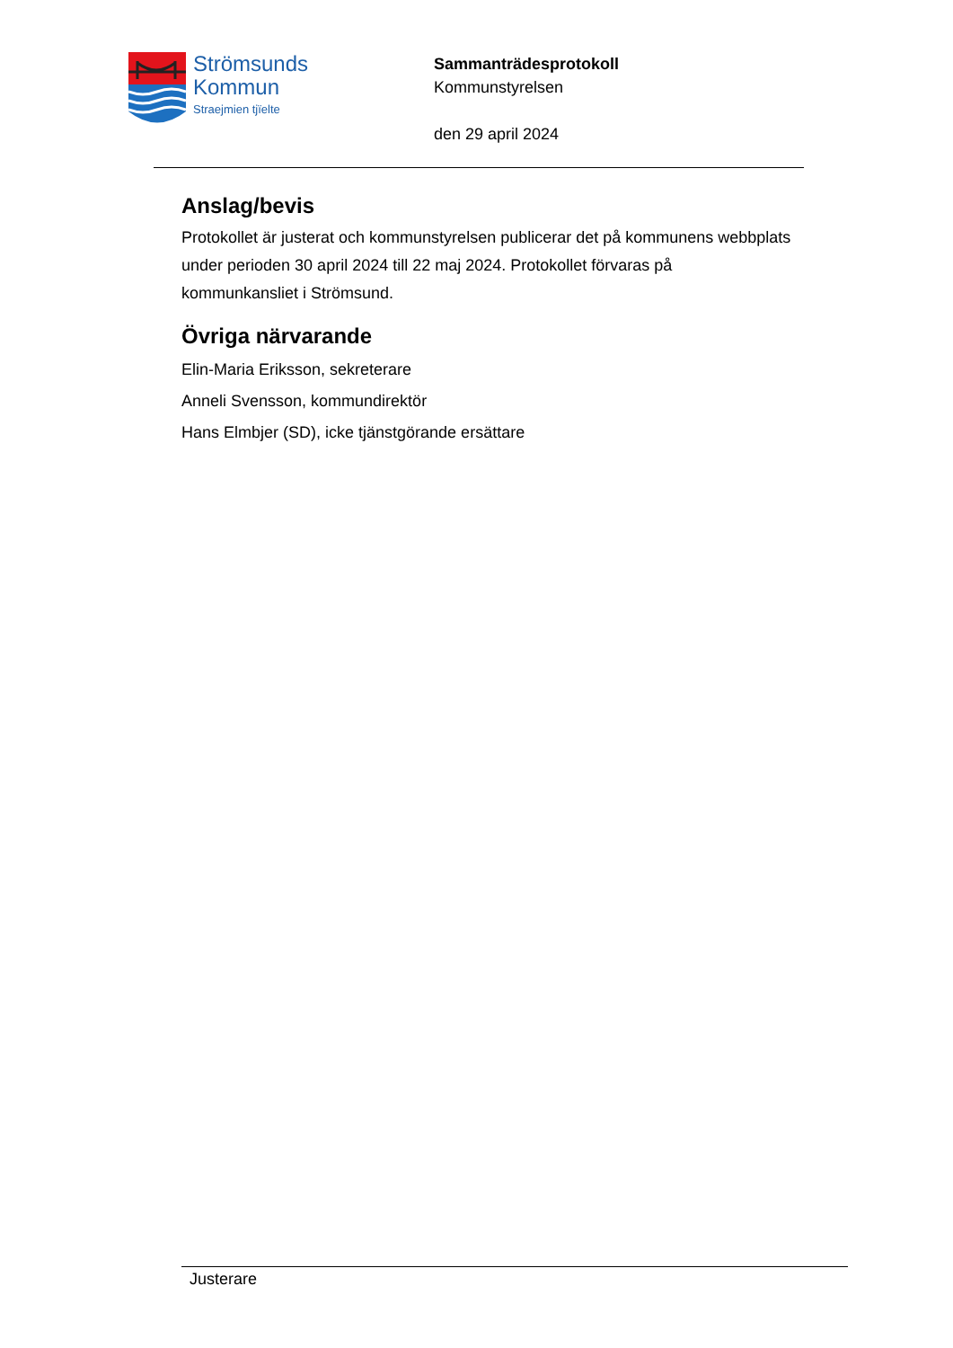Strömsunds
Kommun
Straejmien tjïelte
Sammanträdesprotokoll
Kommunstyrelsen
den 29 april 2024
Anslag/bevis
Protokollet är justerat och kommunstyrelsen publicerar det på kommunens webbplats under perioden 30 april 2024 till 22 maj 2024. Protokollet förvaras på kommunkansliet i Strömsund.
Övriga närvarande
Elin-Maria Eriksson, sekreterare
Anneli Svensson, kommundirektör
Hans Elmbjer (SD), icke tjänstgörande ersättare
Justerare